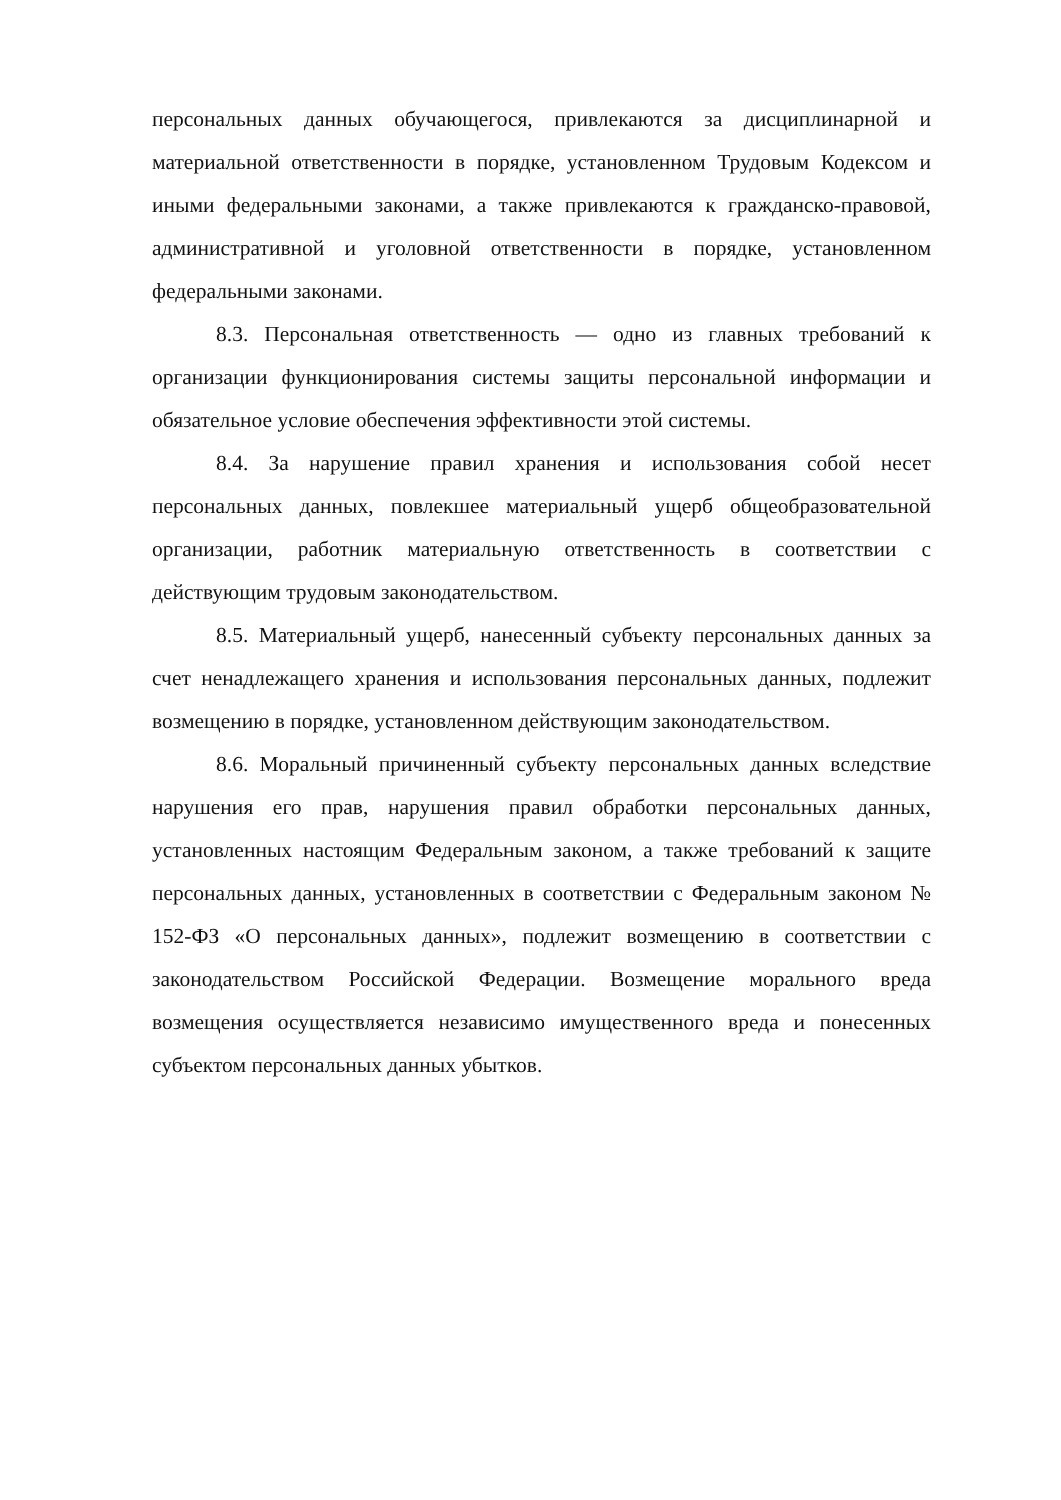персональных данных обучающегося, привлекаются за дисциплинарной и материальной ответственности в порядке, установленном Трудовым Кодексом и иными федеральными законами, а также привлекаются к гражданско-правовой, административной и уголовной ответственности в порядке, установленном федеральными законами.
8.3. Персональная ответственность — одно из главных требований к организации функционирования системы защиты персональной информации и обязательное условие обеспечения эффективности этой системы.
8.4. За нарушение правил хранения и использования собой несет персональных данных, повлекшее материальный ущерб общеобразовательной организации, работник материальную ответственность в соответствии с действующим трудовым законодательством.
8.5. Материальный ущерб, нанесенный субъекту персональных данных за счет ненадлежащего хранения и использования персональных данных, подлежит возмещению в порядке, установленном действующим законодательством.
8.6. Моральный причиненный субъекту персональных данных вследствие нарушения его прав, нарушения правил обработки персональных данных, установленных настоящим Федеральным законом, а также требований к защите персональных данных, установленных в соответствии с Федеральным законом № 152-ФЗ «О персональных данных», подлежит возмещению в соответствии с законодательством Российской Федерации. Возмещение морального вреда возмещения осуществляется независимо имущественного вреда и понесенных субъектом персональных данных убытков.